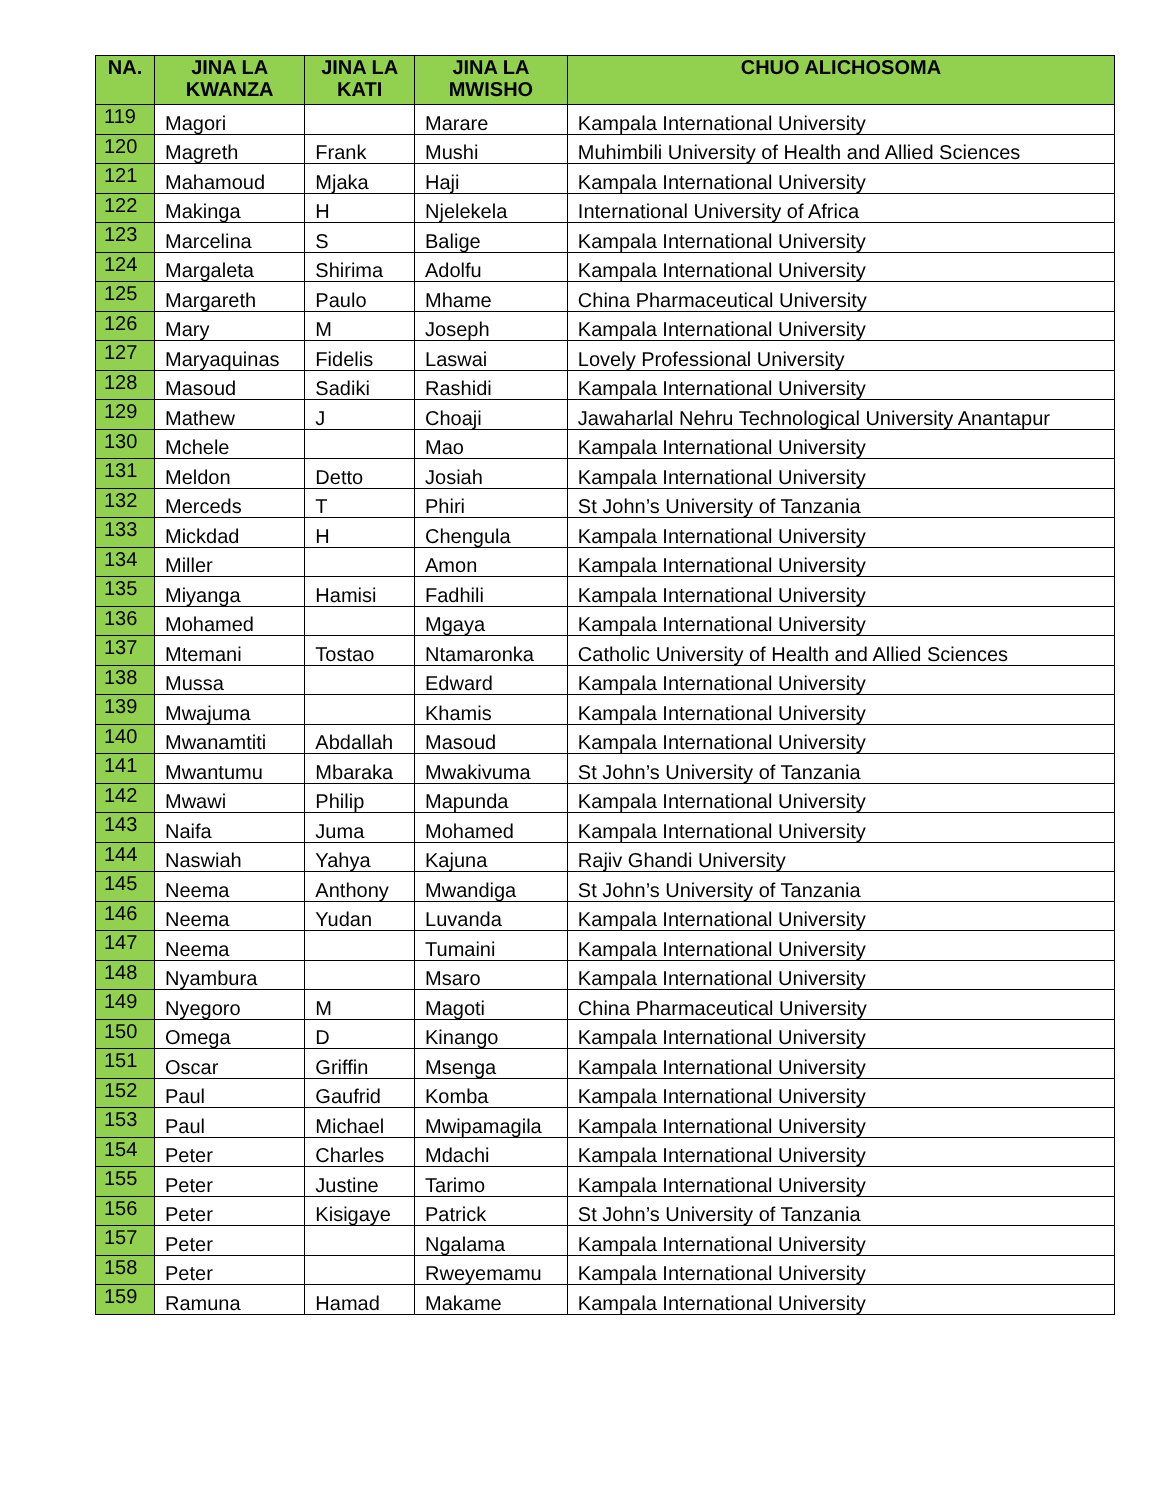| NA. | JINA LA KWANZA | JINA LA KATI | JINA LA MWISHO | CHUO ALICHOSOMA |
| --- | --- | --- | --- | --- |
| 119 | Magori | | Marare | Kampala International University |
| 120 | Magreth | Frank | Mushi | Muhimbili University of Health and Allied Sciences |
| 121 | Mahamoud | Mjaka | Haji | Kampala International University |
| 122 | Makinga | H | Njelekela | International University of Africa |
| 123 | Marcelina | S | Balige | Kampala International University |
| 124 | Margaleta | Shirima | Adolfu | Kampala International University |
| 125 | Margareth | Paulo | Mhame | China Pharmaceutical University |
| 126 | Mary | M | Joseph | Kampala International University |
| 127 | Maryaquinas | Fidelis | Laswai | Lovely Professional University |
| 128 | Masoud | Sadiki | Rashidi | Kampala International University |
| 129 | Mathew | J | Choaji | Jawaharlal Nehru Technological University Anantapur |
| 130 | Mchele | | Mao | Kampala International University |
| 131 | Meldon | Detto | Josiah | Kampala International University |
| 132 | Merceds | T | Phiri | St John’s University of Tanzania |
| 133 | Mickdad | H | Chengula | Kampala International University |
| 134 | Miller | | Amon | Kampala International University |
| 135 | Miyanga | Hamisi | Fadhili | Kampala International University |
| 136 | Mohamed | | Mgaya | Kampala International University |
| 137 | Mtemani | Tostao | Ntamaronka | Catholic University of Health and Allied Sciences |
| 138 | Mussa | | Edward | Kampala International University |
| 139 | Mwajuma | | Khamis | Kampala International University |
| 140 | Mwanamtiti | Abdallah | Masoud | Kampala International University |
| 141 | Mwantumu | Mbaraka | Mwakivuma | St John’s University of Tanzania |
| 142 | Mwawi | Philip | Mapunda | Kampala International University |
| 143 | Naifa | Juma | Mohamed | Kampala International University |
| 144 | Naswiah | Yahya | Kajuna | Rajiv Ghandi University |
| 145 | Neema | Anthony | Mwandiga | St John’s University of Tanzania |
| 146 | Neema | Yudan | Luvanda | Kampala International University |
| 147 | Neema | | Tumaini | Kampala International University |
| 148 | Nyambura | | Msaro | Kampala International University |
| 149 | Nyegoro | M | Magoti | China Pharmaceutical University |
| 150 | Omega | D | Kinango | Kampala International University |
| 151 | Oscar | Griffin | Msenga | Kampala International University |
| 152 | Paul | Gaufrid | Komba | Kampala International University |
| 153 | Paul | Michael | Mwipamagila | Kampala International University |
| 154 | Peter | Charles | Mdachi | Kampala International University |
| 155 | Peter | Justine | Tarimo | Kampala International University |
| 156 | Peter | Kisigaye | Patrick | St John’s University of Tanzania |
| 157 | Peter | | Ngalama | Kampala International University |
| 158 | Peter | | Rweyemamu | Kampala International University |
| 159 | Ramuna | Hamad | Makame | Kampala International University |